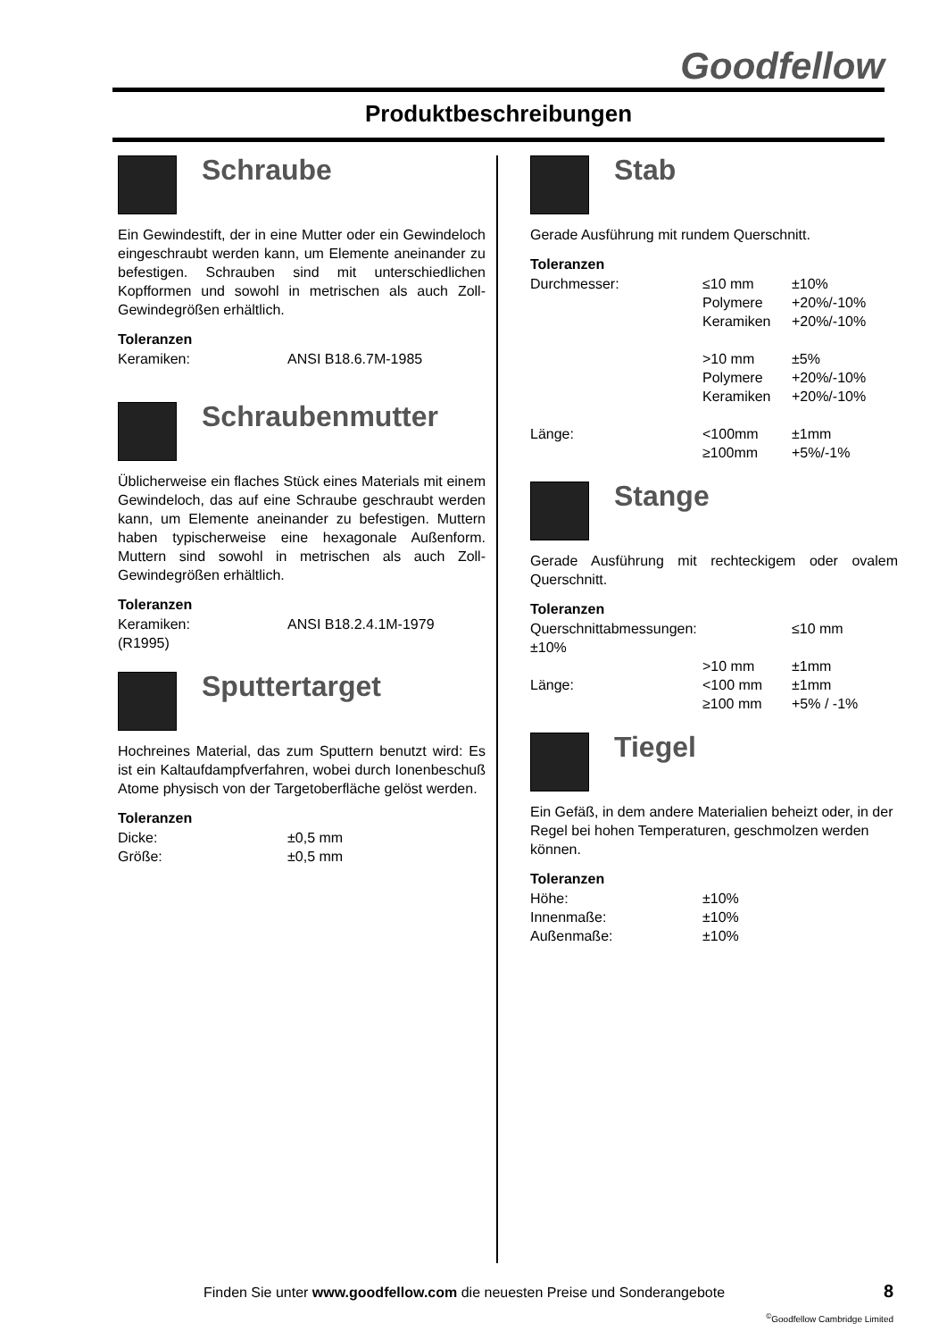Goodfellow
Produktbeschreibungen
Schraube
Ein Gewindestift, der in eine Mutter oder ein Gewindeloch eingeschraubt werden kann, um Elemente aneinander zu befestigen. Schrauben sind mit unterschiedlichen Kopfformen und sowohl in metrischen als auch Zoll-Gewindegrößen erhältlich.
Toleranzen
| Keramiken: | ANSI B18.6.7M-1985 |
Schraubenmutter
Üblicherweise ein flaches Stück eines Materials mit einem Gewindeloch, das auf eine Schraube geschraubt werden kann, um Elemente aneinander zu befestigen. Muttern haben typischerweise eine hexagonale Außenform. Muttern sind sowohl in metrischen als auch Zoll-Gewindegrößen erhältlich.
Toleranzen
| Keramiken: | ANSI B18.2.4.1M-1979 |
| (R1995) | |
Sputtertarget
Hochreines Material, das zum Sputtern benutzt wird: Es ist ein Kaltaufdampfverfahren, wobei durch Ionenbeschuß Atome physisch von der Targetoberfläche gelöst werden.
Toleranzen
| Dicke: | ±0,5 mm |
| Größe: | ±0,5 mm |
Stab
Gerade Ausführung mit rundem Querschnitt.
Toleranzen
| Durchmesser: | ≤10 mm | ±10% |
| | Polymere | +20%/-10% |
| | Keramiken | +20%/-10% |
| | >10 mm | ±5% |
| | Polymere | +20%/-10% |
| | Keramiken | +20%/-10% |
| Länge: | <100mm | ±1mm |
| | ≥100mm | +5%/-1% |
Stange
Gerade Ausführung mit rechteckigem oder ovalem Querschnitt.
Toleranzen
| Querschnittabmessungen: | | ≤10 mm |
| ±10% | | |
| | >10 mm | ±1mm |
| Länge: | <100 mm | ±1mm |
| | ≥100 mm | +5% / -1% |
Tiegel
Ein Gefäß, in dem andere Materialien beheizt oder, in der Regel bei hohen Temperaturen, geschmolzen werden können.
Toleranzen
| Höhe: | ±10% |
| Innenmaße: | ±10% |
| Außenmaße: | ±10% |
Finden Sie unter www.goodfellow.com die neuesten Preise und Sonderangebote
8
<sup>©</sup>Goodfellow Cambridge Limited